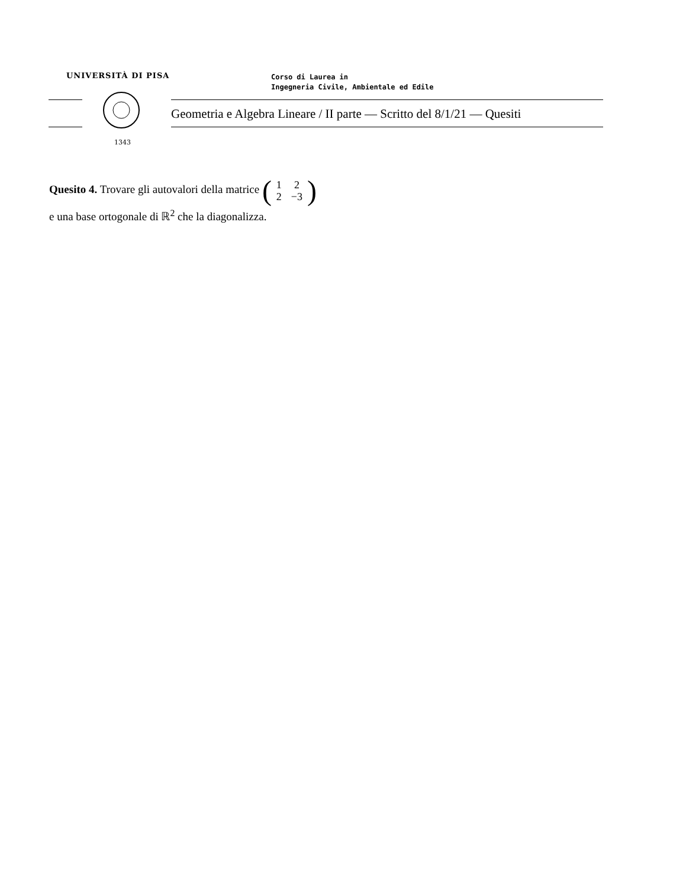UNIVERSITÀ DI PISA
Corso di Laurea in
Ingegneria Civile, Ambientale ed Edile
1343
Geometria e Algebra Lineare / II parte — Scritto del 8/1/21 — Quesiti
Quesito 4. Trovare gli autovalori della matrice (
| 1 | 2 |
| 2 | −3 |
)
e una base ortogonale di ℝ<sup>2</sup> che la diagonalizza.